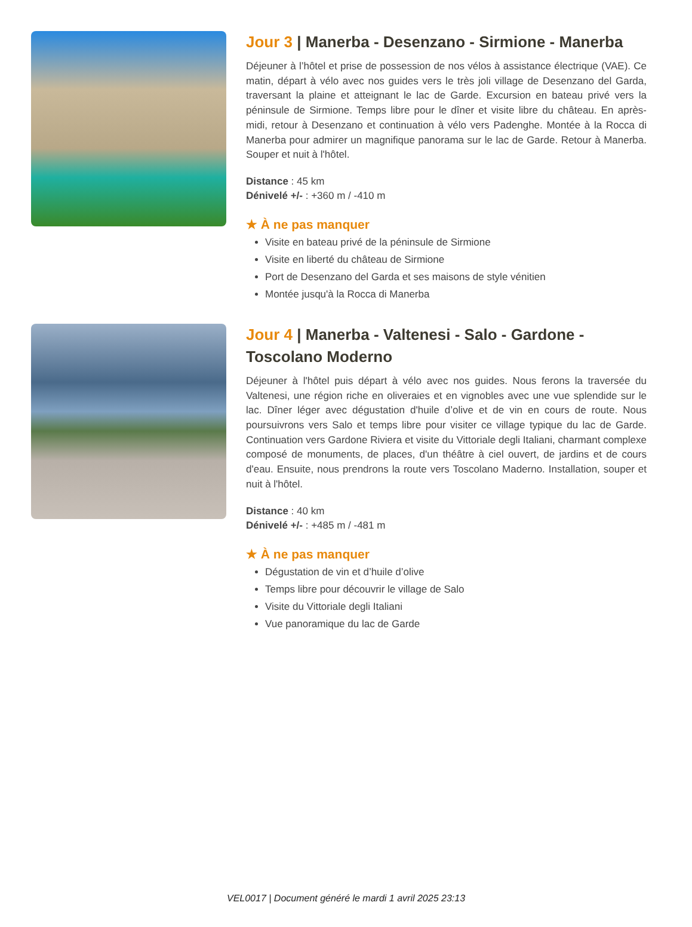Jour 3 | Manerba - Desenzano - Sirmione - Manerba
Déjeuner à l’hôtel et prise de possession de nos vélos à assistance électrique (VAE). Ce matin, départ à vélo avec nos guides vers le très joli village de Desenzano del Garda, traversant la plaine et atteignant le lac de Garde. Excursion en bateau privé vers la péninsule de Sirmione. Temps libre pour le dîner et visite libre du château. En après-midi, retour à Desenzano et continuation à vélo vers Padenghe. Montée à la Rocca di Manerba pour admirer un magnifique panorama sur le lac de Garde. Retour à Manerba. Souper et nuit à l'hôtel.
Distance : 45 km
Dénivelé +/- : +360 m / -410 m
★ À ne pas manquer
Visite en bateau privé de la péninsule de Sirmione
Visite en liberté du château de Sirmione
Port de Desenzano del Garda et ses maisons de style vénitien
Montée jusqu'à la Rocca di Manerba
Jour 4 | Manerba - Valtenesi - Salo - Gardone - Toscolano Moderno
Déjeuner à l'hôtel puis départ à vélo avec nos guides. Nous ferons la traversée du Valtenesi, une région riche en oliveraies et en vignobles avec une vue splendide sur le lac. Dîner léger avec dégustation d'huile d’olive et de vin en cours de route. Nous poursuivrons vers Salo et temps libre pour visiter ce village typique du lac de Garde. Continuation vers Gardone Riviera et visite du Vittoriale degli Italiani, charmant complexe composé de monuments, de places, d'un théâtre à ciel ouvert, de jardins et de cours d'eau. Ensuite, nous prendrons la route vers Toscolano Maderno. Installation, souper et nuit à l'hôtel.
Distance : 40 km
Dénivelé +/- : +485 m / -481 m
★ À ne pas manquer
Dégustation de vin et d’huile d’olive
Temps libre pour découvrir le village de Salo
Visite du Vittoriale degli Italiani
Vue panoramique du lac de Garde
VEL0017 | Document généré le mardi 1 avril 2025 23:13